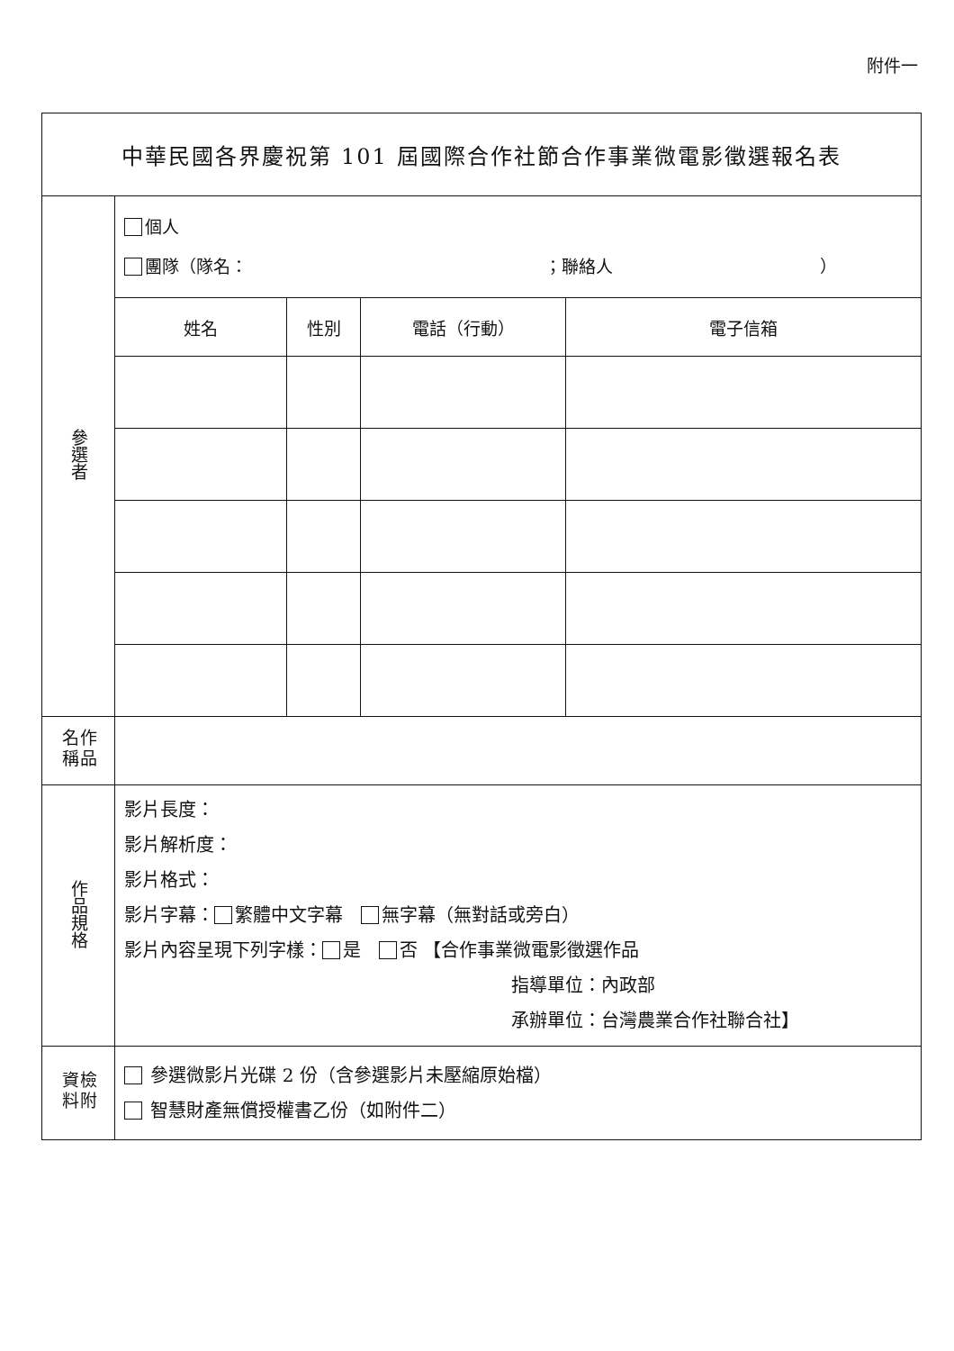附件一
| 中華民國各界慶祝第 101 屆國際合作社節合作事業微電影徵選報名表 | | | | |
| 參選者 | 個人 團隊（隊名： ；聯絡人 ） | | | |
| | 姓名 | 性別 | 電話（行動） | 電子信箱 |
| 作品名稱 | | | | |
| 作品規格 | 影片長度： 影片解析度： 影片格式： 影片字幕： 繁體中文字幕 無字幕（無對話或旁白） 影片內容呈現下列字樣： 是 否 【合作事業微電影徵選作品 指導單位：內政部 承辦單位：台灣農業合作社聯合社】 | | | |
| 檢附資料 | 參選微影片光碟 2 份（含參選影片未壓縮原始檔） 智慧財產無償授權書乙份（如附件二） | | | |